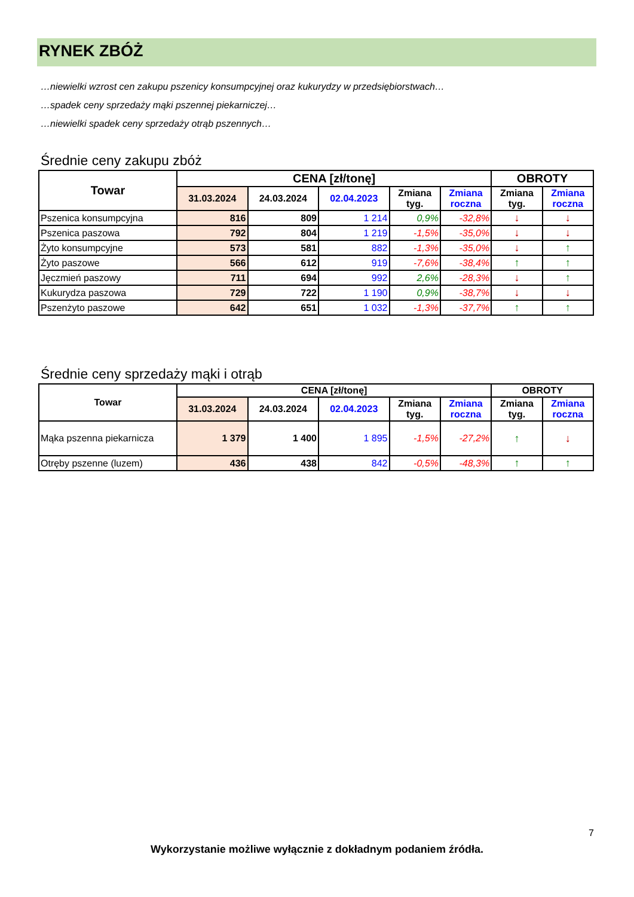RYNEK ZBÓŻ
…niewielki wzrost cen zakupu pszenicy konsumpcyjnej oraz kukurydzy w przedsiębiorstwach…
…spadek ceny sprzedaży mąki pszennej piekarniczej…
…niewielki spadek ceny sprzedaży otrąb pszennych…
Średnie ceny zakupu zbóż
| Towar | CENA [zł/tonę] | | | | | OBROTY | |
| --- | --- | --- | --- | --- | --- | --- | --- |
| | 31.03.2024 | 24.03.2024 | 02.04.2023 | Zmiana tyg. | Zmiana roczna | Zmiana tyg. | Zmiana roczna |
| Pszenica konsumpcyjna | 816 | 809 | 1 214 | 0,9% | -32,8% | ↓ | ↓ |
| Pszenica paszowa | 792 | 804 | 1 219 | -1,5% | -35,0% | ↓ | ↓ |
| Żyto konsumpcyjne | 573 | 581 | 882 | -1,3% | -35,0% | ↓ | ↑ |
| Żyto paszowe | 566 | 612 | 919 | -7,6% | -38,4% | ↑ | ↑ |
| Jęczmień paszowy | 711 | 694 | 992 | 2,6% | -28,3% | ↓ | ↑ |
| Kukurydza paszowa | 729 | 722 | 1 190 | 0,9% | -38,7% | ↓ | ↓ |
| Pszenżyto paszowe | 642 | 651 | 1 032 | -1,3% | -37,7% | ↑ | ↑ |
Średnie ceny sprzedaży mąki i otrąb
| Towar | CENA [zł/tonę] | | | | | OBROTY | |
| --- | --- | --- | --- | --- | --- | --- | --- |
| | 31.03.2024 | 24.03.2024 | 02.04.2023 | Zmiana tyg. | Zmiana roczna | Zmiana tyg. | Zmiana roczna |
| Mąka pszenna piekarnicza | 1 379 | 1 400 | 1 895 | -1,5% | -27,2% | ↑ | ↓ |
| Otręby pszenne (luzem) | 436 | 438 | 842 | -0,5% | -48,3% | ↑ | ↑ |
7
Wykorzystanie możliwe wyłącznie z dokładnym podaniem źródła.